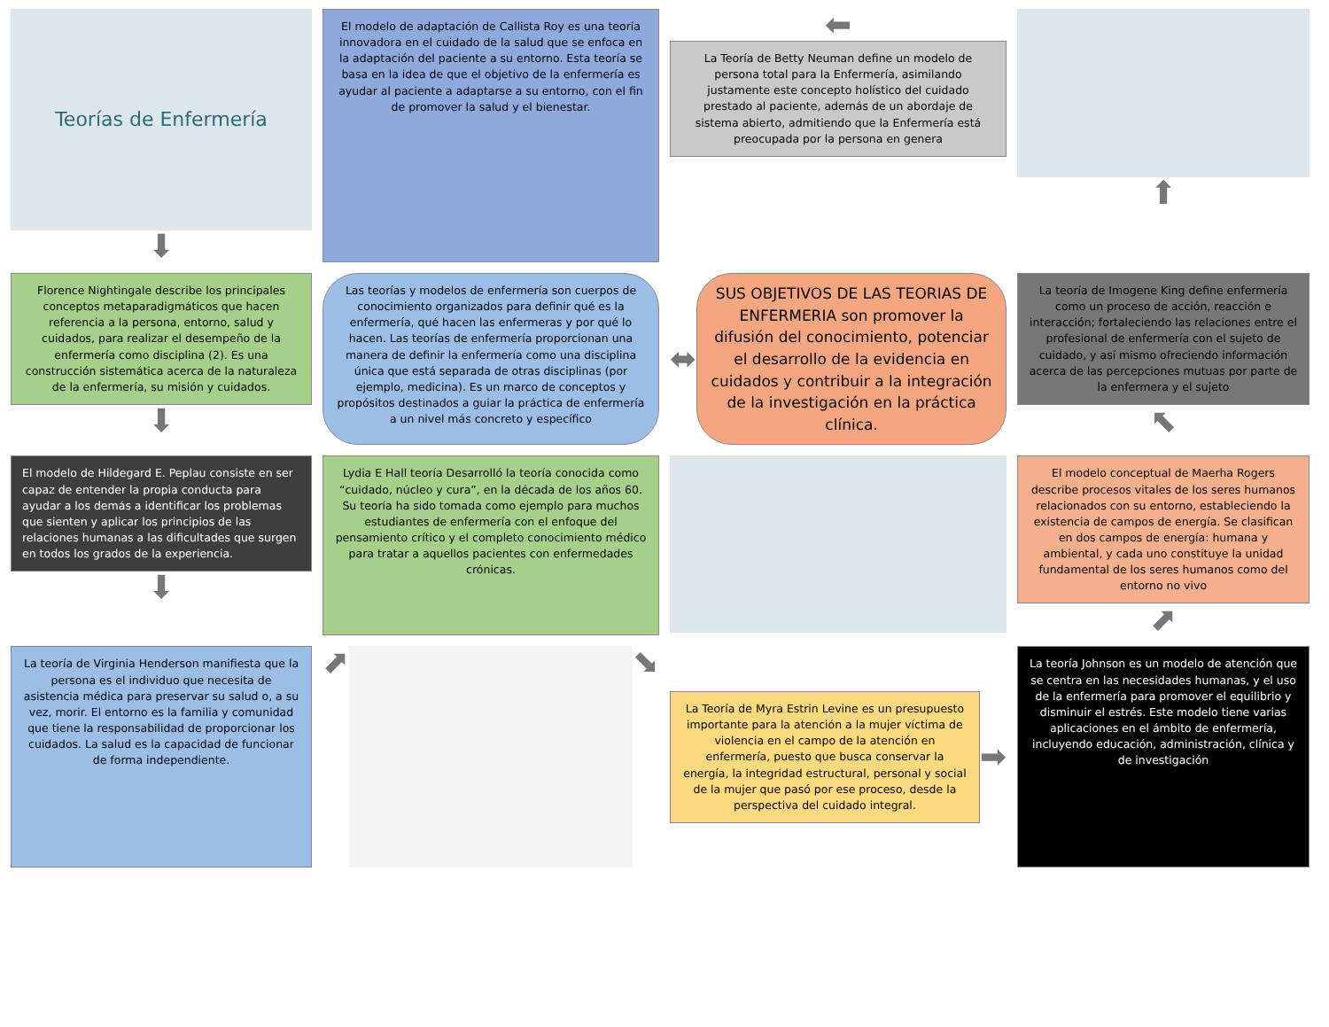Teorías de Enfermería
⬇
El modelo de adaptación de Callista Roy es una teoría innovadora en el cuidado de la salud que se enfoca en la adaptación del paciente a su entorno. Esta teoría se basa en la idea de que el objetivo de la enfermería es ayudar al paciente a adaptarse a su entorno, con el fin de promover la salud y el bienestar.
⬅
La Teoría de Betty Neuman define un modelo de persona total para la Enfermería, asimilando justamente este concepto holístico del cuidado prestado al paciente, además de un abordaje de sistema abierto, admitiendo que la Enfermería está preocupada por la persona en genera
⬆
Florence Nightingale describe los principales conceptos metaparadigmáticos que hacen referencia a la persona, entorno, salud y cuidados, para realizar el desempeño de la enfermería como disciplina (2). Es una construcción sistemática acerca de la naturaleza de la enfermería, su misión y cuidados.
⬇
Las teorías y modelos de enfermería son cuerpos de conocimiento organizados para definir qué es la enfermería, qué hacen las enfermeras y por qué lo hacen. Las teorías de enfermería proporcionan una manera de definir la enfermería como una disciplina única que está separada de otras disciplinas (por ejemplo, medicina). Es un marco de conceptos y propósitos destinados a guiar la práctica de enfermería a un nivel más concreto y específico
⬌
SUS OBJETIVOS DE LAS TEORIAS DE ENFERMERIA son promover la difusión del conocimiento, potenciar el desarrollo de la evidencia en cuidados y contribuir a la integración de la investigación en la práctica clínica.
La teoría de Imogene King define enfermería como un proceso de acción, reacción e interacción; fortaleciendo las relaciones entre el profesional de enfermería con el sujeto de cuidado, y así mismo ofreciendo información acerca de las percepciones mutuas por parte de la enfermera y el sujeto
⬉
El modelo de Hildegard E. Peplau consiste en ser capaz de entender la propia conducta para ayudar a los demás a identificar los problemas que sienten y aplicar los principios de las relaciones humanas a las dificultades que surgen en todos los grados de la experiencia.
⬇
Lydia E Hall teoría Desarrolló la teoría conocida como “cuidado, núcleo y cura”, en la década de los años 60. Su teoría ha sido tomada como ejemplo para muchos estudiantes de enfermería con el enfoque del pensamiento crítico y el completo conocimiento médico para tratar a aquellos pacientes con enfermedades crónicas.
El modelo conceptual de Maerha Rogers describe procesos vitales de los seres humanos relacionados con su entorno, estableciendo la existencia de campos de energía. Se clasifican en dos campos de energía: humana y ambiental, y cada uno constituye la unidad fundamental de los seres humanos como del entorno no vivo
⬈
La teoría de Virginia Henderson manifiesta que la persona es el individuo que necesita de asistencia médica para preservar su salud o, a su vez, morir. El entorno es la familia y comunidad que tiene la responsabilidad de proporcionar los cuidados. La salud es la capacidad de funcionar de forma independiente.
⬈ ⬊
La Teoría de Myra Estrin Levine es un presupuesto importante para la atención a la mujer víctima de violencia en el campo de la atención en enfermería, puesto que busca conservar la energía, la integridad estructural, personal y social de la mujer que pasó por ese proceso, desde la perspectiva del cuidado integral.
➡
La teoría Johnson es un modelo de atención que se centra en las necesidades humanas, y el uso de la enfermería para promover el equilibrio y disminuir el estrés. Este modelo tiene varias aplicaciones en el ámbito de enfermería, incluyendo educación, administración, clínica y de investigación